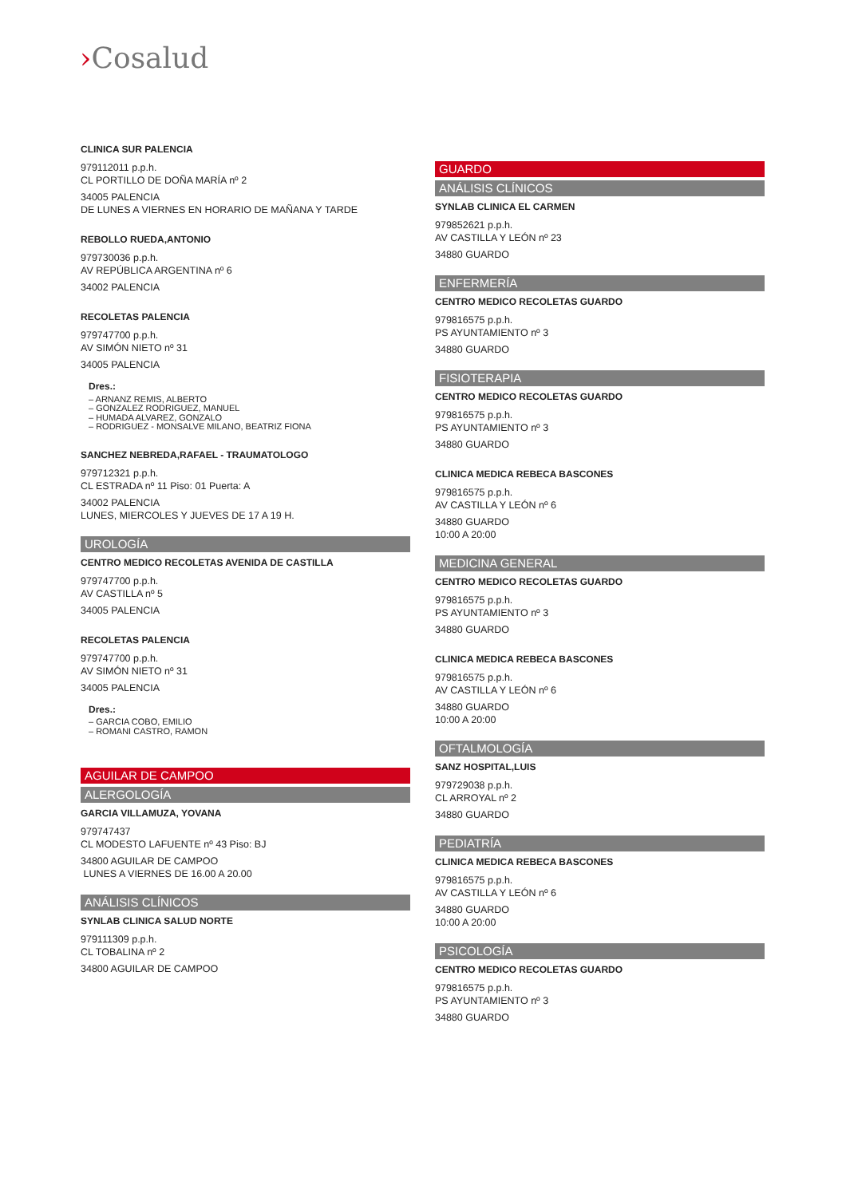›Cosalud
CLINICA SUR PALENCIA
979112011 p.p.h.
CL PORTILLO DE DOÑA MARÍA nº 2
34005 PALENCIA
DE LUNES A VIERNES EN HORARIO DE MAÑANA Y TARDE
REBOLLO RUEDA,ANTONIO
979730036 p.p.h.
AV REPÚBLICA ARGENTINA nº 6
34002 PALENCIA
RECOLETAS PALENCIA
979747700 p.p.h.
AV SIMÓN NIETO nº 31
34005 PALENCIA
Dres.:
– ARNANZ REMIS, ALBERTO
– GONZALEZ RODRIGUEZ, MANUEL
– HUMADA ALVAREZ, GONZALO
– RODRIGUEZ - MONSALVE MILANO, BEATRIZ FIONA
SANCHEZ NEBREDA,RAFAEL - TRAUMATOLOGO
979712321 p.p.h.
CL ESTRADA nº 11 Piso: 01 Puerta: A
34002 PALENCIA
LUNES, MIERCOLES Y JUEVES DE 17 A 19 H.
UROLOGÍA
CENTRO MEDICO RECOLETAS AVENIDA DE CASTILLA
979747700 p.p.h.
AV CASTILLA nº 5
34005 PALENCIA
RECOLETAS PALENCIA
979747700 p.p.h.
AV SIMÓN NIETO nº 31
34005 PALENCIA
Dres.:
– GARCIA COBO, EMILIO
– ROMANI CASTRO, RAMON
AGUILAR DE CAMPOO
ALERGOLOGÍA
GARCIA VILLAMUZA, YOVANA
979747437
CL MODESTO LAFUENTE nº 43 Piso: BJ
34800 AGUILAR DE CAMPOO
LUNES A VIERNES DE 16.00 A 20.00
ANÁLISIS CLÍNICOS
SYNLAB CLINICA SALUD NORTE
979111309 p.p.h.
CL TOBALINA nº 2
34800 AGUILAR DE CAMPOO
GUARDO
ANÁLISIS CLÍNICOS
SYNLAB CLINICA EL CARMEN
979852621 p.p.h.
AV CASTILLA Y LEÓN nº 23
34880 GUARDO
ENFERMERÍA
CENTRO MEDICO RECOLETAS GUARDO
979816575 p.p.h.
PS AYUNTAMIENTO nº 3
34880 GUARDO
FISIOTERAPIA
CENTRO MEDICO RECOLETAS GUARDO
979816575 p.p.h.
PS AYUNTAMIENTO nº 3
34880 GUARDO
CLINICA MEDICA REBECA BASCONES
979816575 p.p.h.
AV CASTILLA Y LEÓN nº 6
34880 GUARDO
10:00 A 20:00
MEDICINA GENERAL
CENTRO MEDICO RECOLETAS GUARDO
979816575 p.p.h.
PS AYUNTAMIENTO nº 3
34880 GUARDO
CLINICA MEDICA REBECA BASCONES
979816575 p.p.h.
AV CASTILLA Y LEÓN nº 6
34880 GUARDO
10:00 A 20:00
OFTALMOLOGÍA
SANZ HOSPITAL,LUIS
979729038 p.p.h.
CL ARROYAL nº 2
34880 GUARDO
PEDIATRÍA
CLINICA MEDICA REBECA BASCONES
979816575 p.p.h.
AV CASTILLA Y LEÓN nº 6
34880 GUARDO
10:00 A 20:00
PSICOLOGÍA
CENTRO MEDICO RECOLETAS GUARDO
979816575 p.p.h.
PS AYUNTAMIENTO nº 3
34880 GUARDO